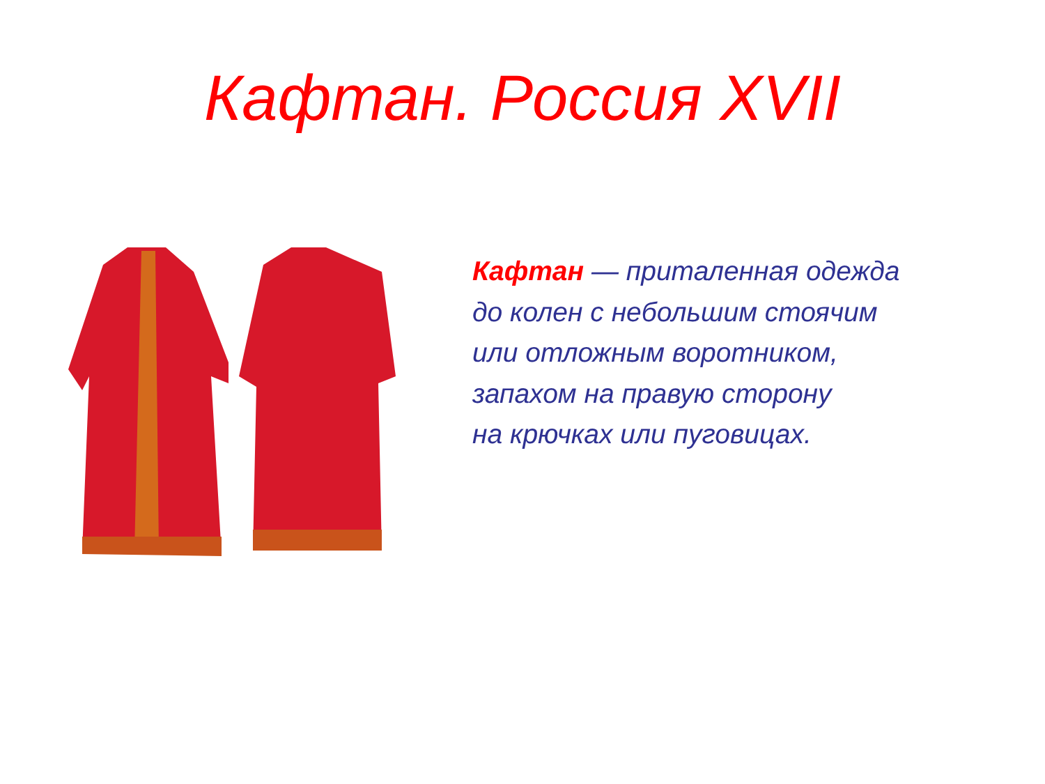Кафтан. Россия XVII
Кафтан — приталенная одежда
до колен с небольшим стоячим
или отложным воротником,
запахом на правую сторону
на крючках или пуговицах.